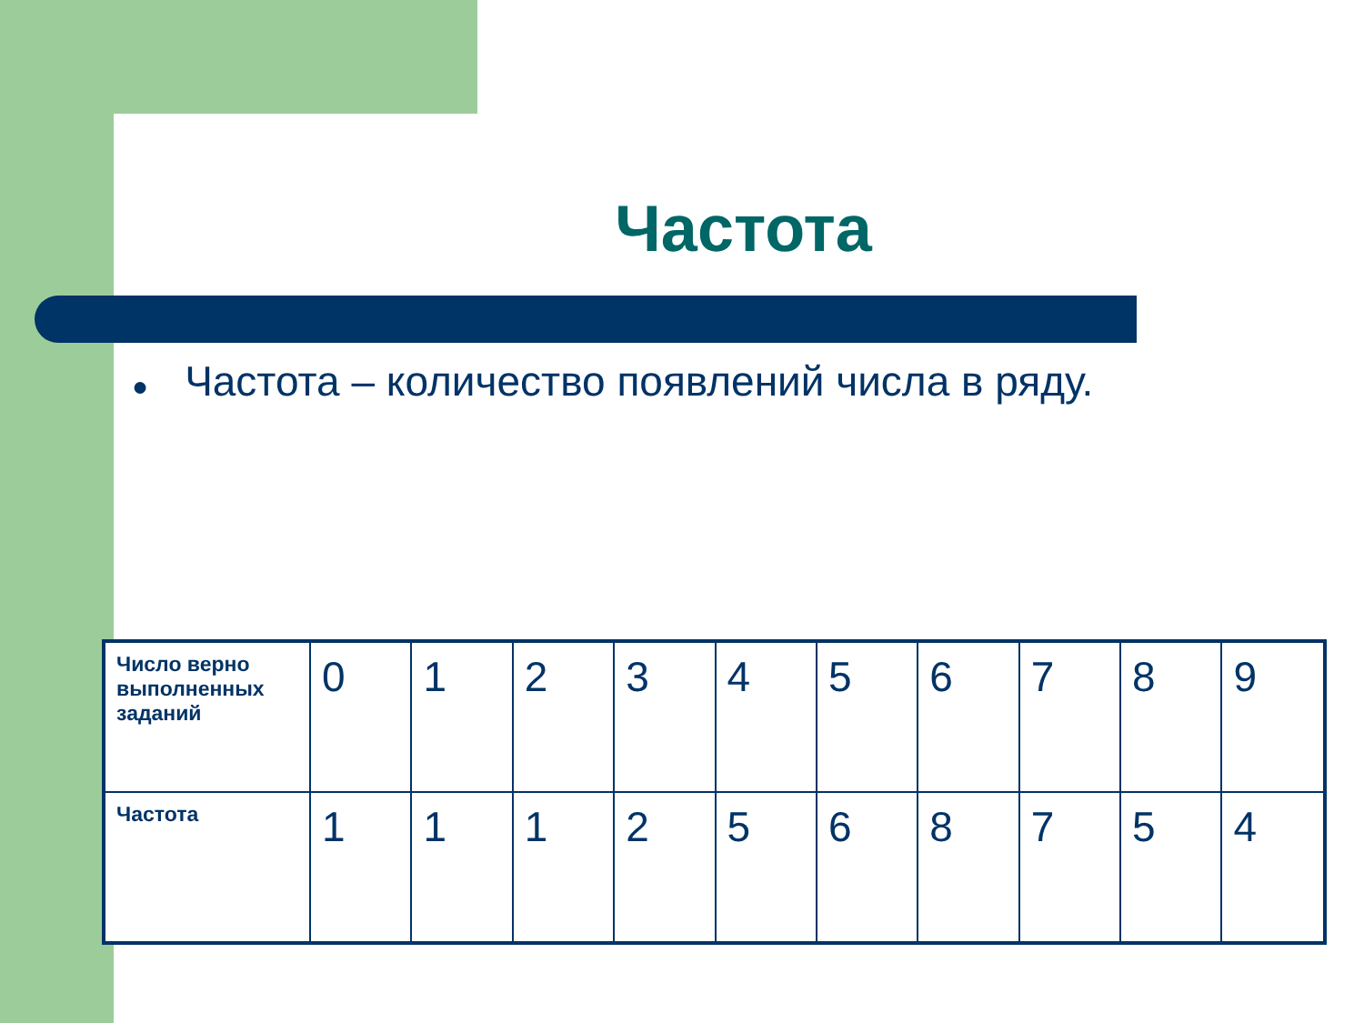Частота
● Частота – количество появлений числа в ряду.
| Число верно выполненных заданий | 0 | 1 | 2 | 3 | 4 | 5 | 6 | 7 | 8 | 9 |
| Частота | 1 | 1 | 1 | 2 | 5 | 6 | 8 | 7 | 5 | 4 |